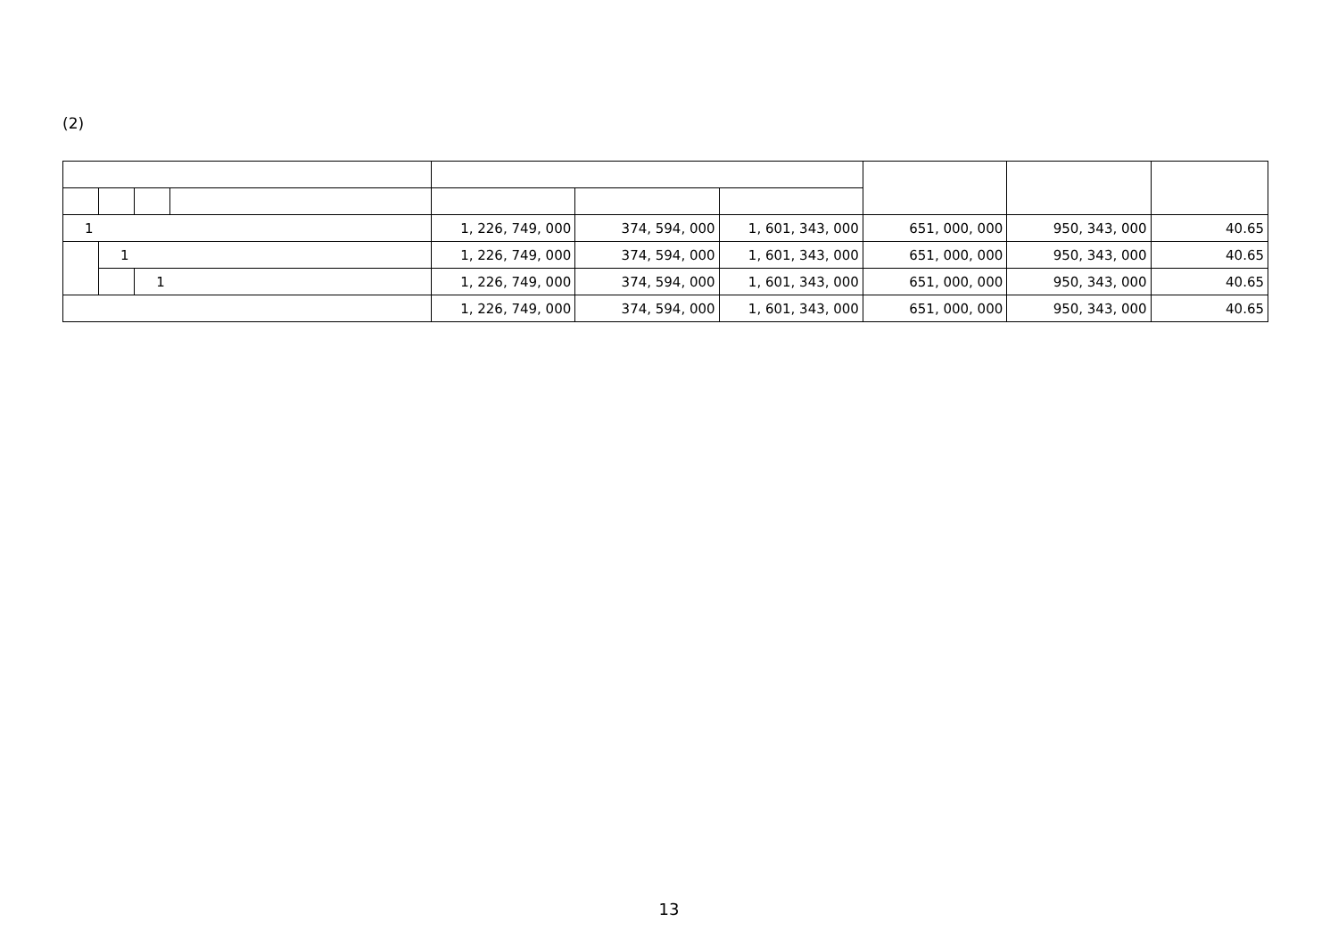(2)
| 1 | | | | 1, 226, 749, 000 | 374, 594, 000 | 1, 601, 343, 000 | 651, 000, 000 | 950, 343, 000 | 40.65 |
| | 1 | | | 1, 226, 749, 000 | 374, 594, 000 | 1, 601, 343, 000 | 651, 000, 000 | 950, 343, 000 | 40.65 |
| | | 1 | | 1, 226, 749, 000 | 374, 594, 000 | 1, 601, 343, 000 | 651, 000, 000 | 950, 343, 000 | 40.65 |
| | | | | 1, 226, 749, 000 | 374, 594, 000 | 1, 601, 343, 000 | 651, 000, 000 | 950, 343, 000 | 40.65 |
13